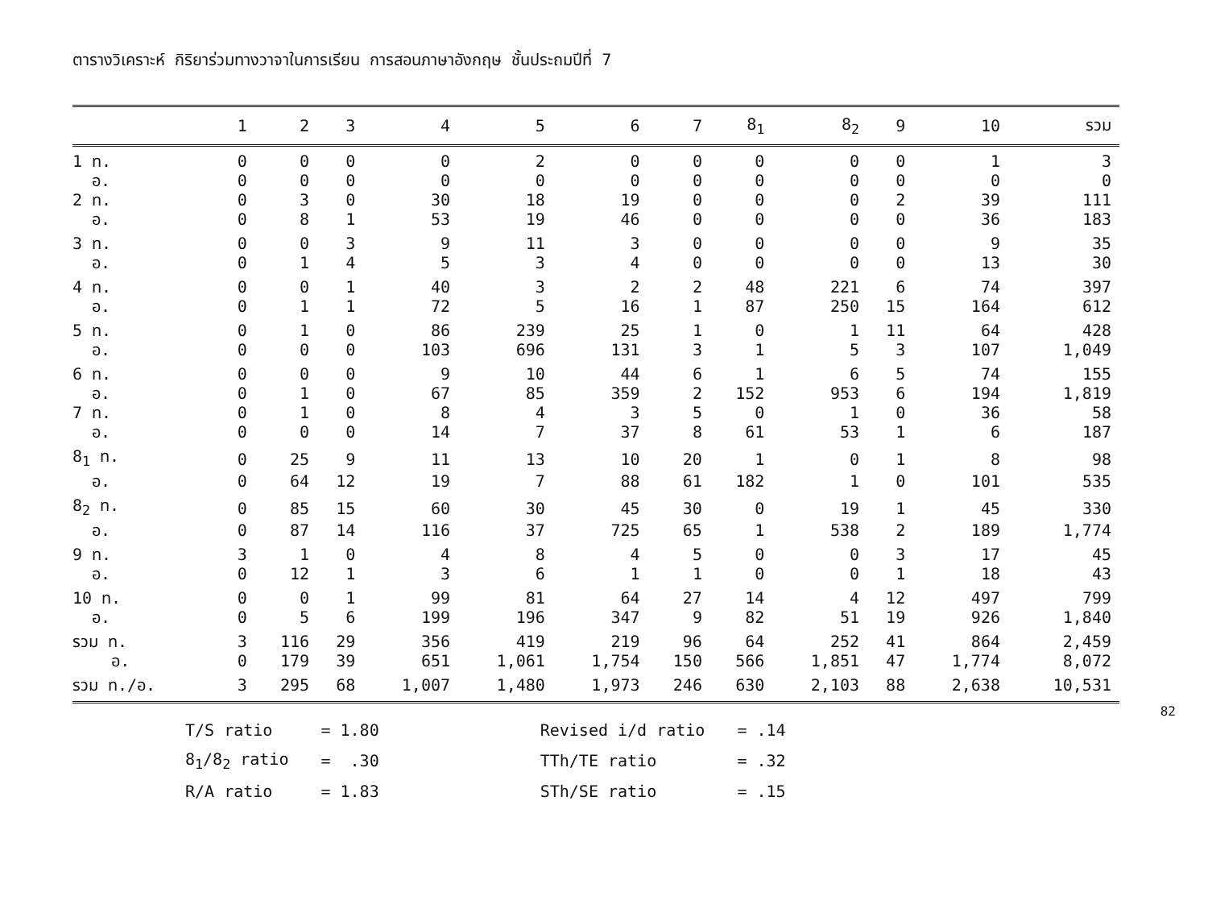ตารางวิเคราะห์ กิริยาร่วมทางวาจาในการเรียน การสอนภาษาอังกฤษ ชั้นประถมปีที่ 7
| | 1 | 2 | 3 | 4 | 5 | 6 | 7 | 8<sub>1</sub> | 8<sub>2</sub> | 9 | 10 | รวม |
| --- | --- | --- | --- | --- | --- | --- | --- | --- | --- | --- | --- | --- |
| 1 ท. | 0 | 0 | 0 | 0 | 2 | 0 | 0 | 0 | 0 | 0 | 1 | 3 |
| อ. | 0 | 0 | 0 | 0 | 0 | 0 | 0 | 0 | 0 | 0 | 0 | 0 |
| 2 ท. | 0 | 3 | 0 | 30 | 18 | 19 | 0 | 0 | 0 | 2 | 39 | 111 |
| อ. | 0 | 8 | 1 | 53 | 19 | 46 | 0 | 0 | 0 | 0 | 36 | 183 |
| 3 ท. | 0 | 0 | 3 | 9 | 11 | 3 | 0 | 0 | 0 | 0 | 9 | 35 |
| อ. | 0 | 1 | 4 | 5 | 3 | 4 | 0 | 0 | 0 | 0 | 13 | 30 |
| 4 ท. | 0 | 0 | 1 | 40 | 3 | 2 | 2 | 48 | 221 | 6 | 74 | 397 |
| อ. | 0 | 1 | 1 | 72 | 5 | 16 | 1 | 87 | 250 | 15 | 164 | 612 |
| 5 ท. | 0 | 1 | 0 | 86 | 239 | 25 | 1 | 0 | 1 | 11 | 64 | 428 |
| อ. | 0 | 0 | 0 | 103 | 696 | 131 | 3 | 1 | 5 | 3 | 107 | 1,049 |
| 6 ท. | 0 | 0 | 0 | 9 | 10 | 44 | 6 | 1 | 6 | 5 | 74 | 155 |
| อ. | 0 | 1 | 0 | 67 | 85 | 359 | 2 | 152 | 953 | 6 | 194 | 1,819 |
| 7 ท. | 0 | 1 | 0 | 8 | 4 | 3 | 5 | 0 | 1 | 0 | 36 | 58 |
| อ. | 0 | 0 | 0 | 14 | 7 | 37 | 8 | 61 | 53 | 1 | 6 | 187 |
| 8<sub>1</sub> ท. | 0 | 25 | 9 | 11 | 13 | 10 | 20 | 1 | 0 | 1 | 8 | 98 |
| อ. | 0 | 64 | 12 | 19 | 7 | 88 | 61 | 182 | 1 | 0 | 101 | 535 |
| 8<sub>2</sub> ท. | 0 | 85 | 15 | 60 | 30 | 45 | 30 | 0 | 19 | 1 | 45 | 330 |
| อ. | 0 | 87 | 14 | 116 | 37 | 725 | 65 | 1 | 538 | 2 | 189 | 1,774 |
| 9 ท. | 3 | 1 | 0 | 4 | 8 | 4 | 5 | 0 | 0 | 3 | 17 | 45 |
| อ. | 0 | 12 | 1 | 3 | 6 | 1 | 1 | 0 | 0 | 1 | 18 | 43 |
| 10 ท. | 0 | 0 | 1 | 99 | 81 | 64 | 27 | 14 | 4 | 12 | 497 | 799 |
| อ. | 0 | 5 | 6 | 199 | 196 | 347 | 9 | 82 | 51 | 19 | 926 | 1,840 |
| รวม ท. | 3 | 116 | 29 | 356 | 419 | 219 | 96 | 64 | 252 | 41 | 864 | 2,459 |
| อ. | 0 | 179 | 39 | 651 | 1,061 | 1,754 | 150 | 566 | 1,851 | 47 | 1,774 | 8,072 |
| รวม ท./อ. | 3 | 295 | 68 | 1,007 | 1,480 | 1,973 | 246 | 630 | 2,103 | 88 | 2,638 | 10,531 |
82
| T/S ratio | = 1.80 | Revised i/d ratio | = .14 |
| 8<sub>1</sub>/8<sub>2</sub> ratio | = .30 | TTh/TE ratio | = .32 |
| R/A ratio | = 1.83 | STh/SE ratio | = .15 |